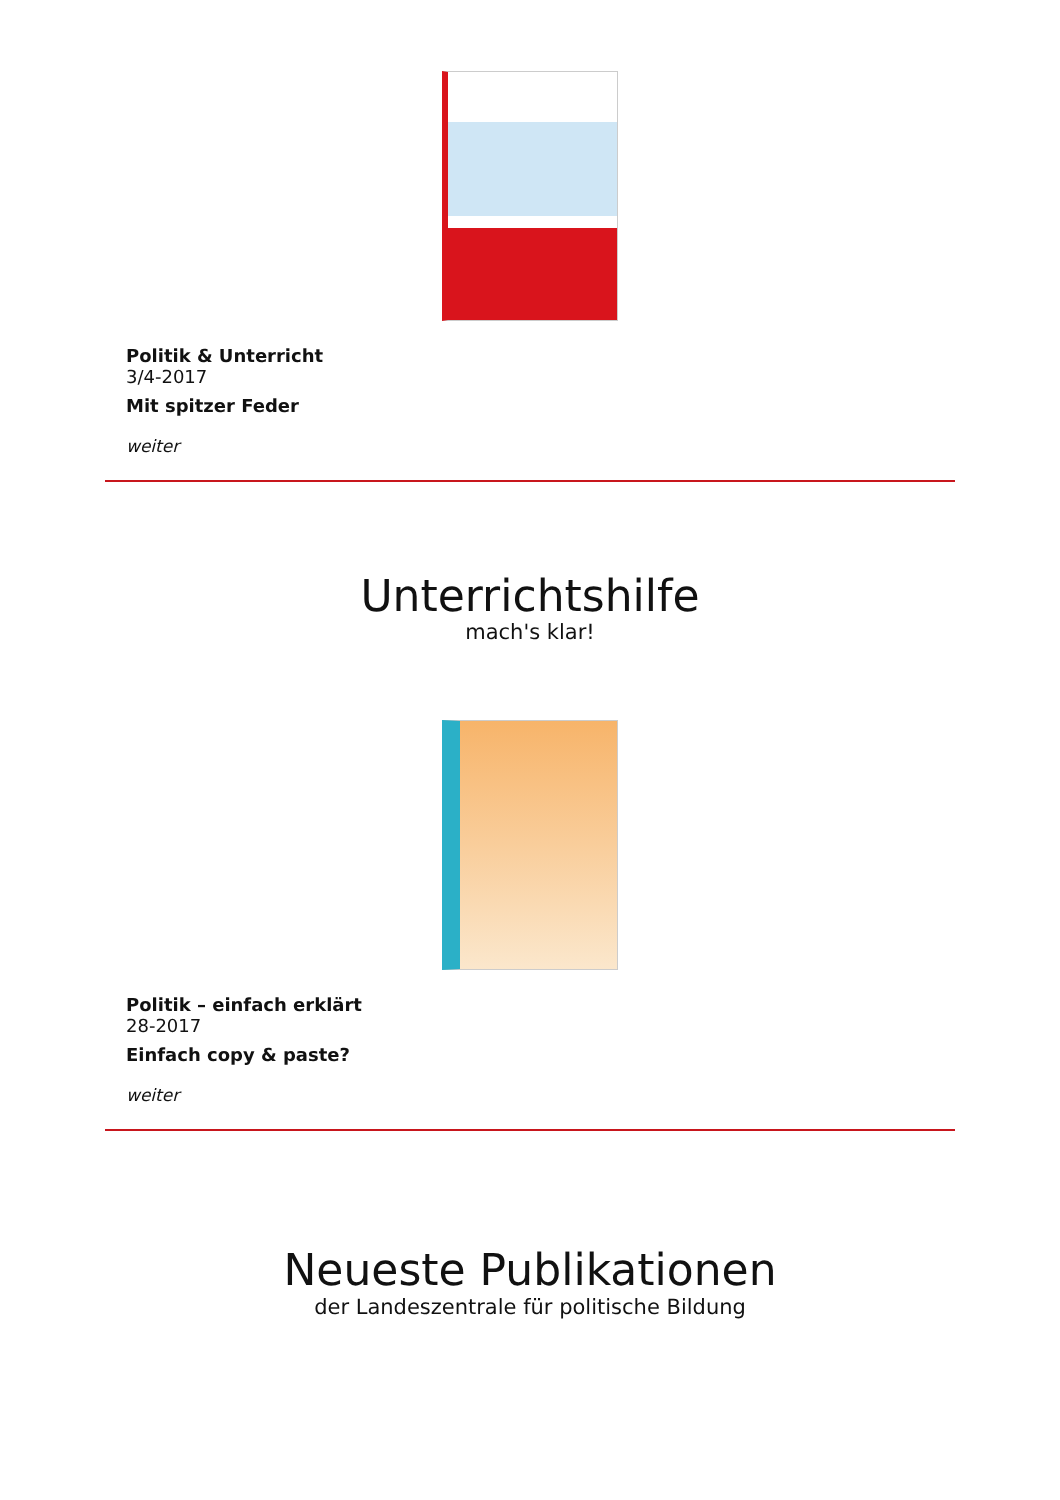Politik & Unterricht
3/4-2017
Mit spitzer Feder
weiter
Unterrichtshilfe
mach's klar!
Politik – einfach erklärt
28-2017
Einfach copy & paste?
weiter
Neueste Publikationen
der Landeszentrale für politische Bildung